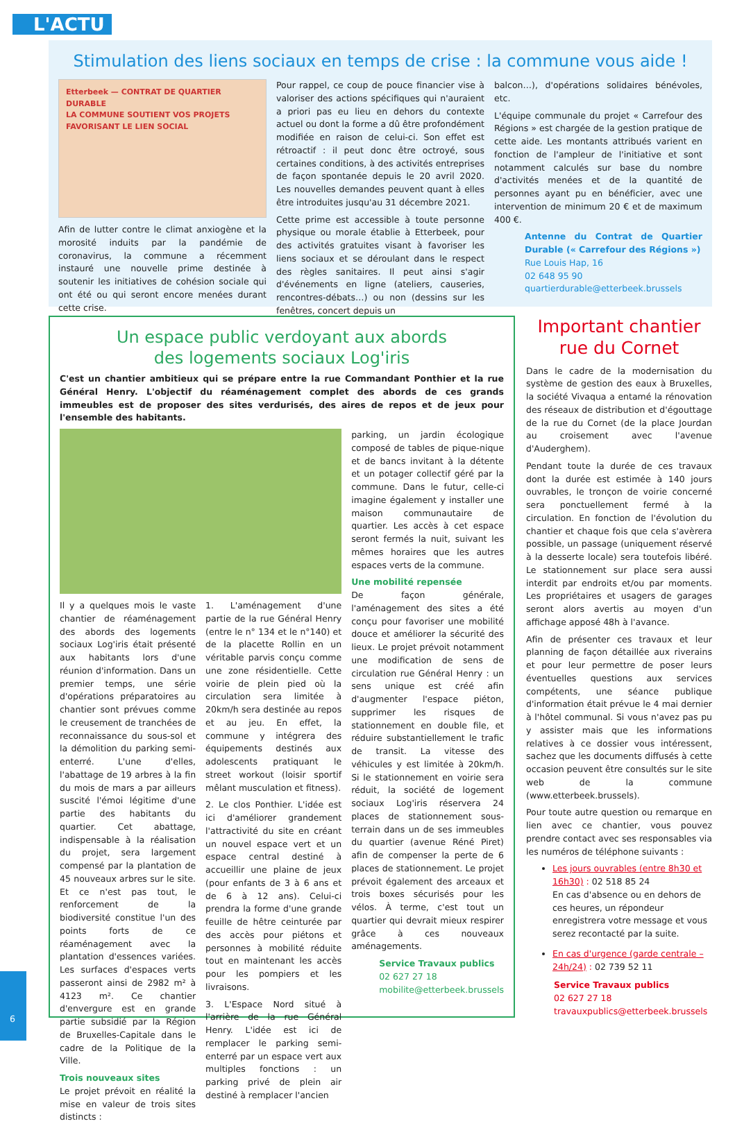L'ACTU
Stimulation des liens sociaux en temps de crise : la commune vous aide !
Etterbeek — CONTRAT DE QUARTIER DURABLE
LA COMMUNE SOUTIENT VOS PROJETS FAVORISANT LE LIEN SOCIAL
Afin de lutter contre le climat anxiogène et la morosité induits par la pandémie de coronavirus, la commune a récemment instauré une nouvelle prime destinée à soutenir les initiatives de cohésion sociale qui ont été ou qui seront encore menées durant cette crise.
Pour rappel, ce coup de pouce financier vise à valoriser des actions spécifiques qui n'auraient a priori pas eu lieu en dehors du contexte actuel ou dont la forme a dû être profondément modifiée en raison de celui-ci. Son effet est rétroactif : il peut donc être octroyé, sous certaines conditions, à des activités entreprises de façon spontanée depuis le 20 avril 2020. Les nouvelles demandes peuvent quant à elles être introduites jusqu'au 31 décembre 2021.
Cette prime est accessible à toute personne physique ou morale établie à Etterbeek, pour des activités gratuites visant à favoriser les liens sociaux et se déroulant dans le respect des règles sanitaires. Il peut ainsi s'agir d'événements en ligne (ateliers, causeries, rencontres-débats…) ou non (dessins sur les fenêtres, concert depuis un
balcon…), d'opérations solidaires bénévoles, etc.
L'équipe communale du projet « Carrefour des Régions » est chargée de la gestion pratique de cette aide. Les montants attribués varient en fonction de l'ampleur de l'initiative et sont notamment calculés sur base du nombre d'activités menées et de la quantité de personnes ayant pu en bénéficier, avec une intervention de minimum 20 € et de maximum 400 €.
Antenne du Contrat de Quartier Durable (« Carrefour des Régions »)
Rue Louis Hap, 16
02 648 95 90
quartierdurable@etterbeek.brussels
Un espace public verdoyant aux abords
des logements sociaux Log'iris
C'est un chantier ambitieux qui se prépare entre la rue Commandant Ponthier et la rue Général Henry. L'objectif du réaménagement complet des abords de ces grands immeubles est de proposer des sites verdurisés, des aires de repos et de jeux pour l'ensemble des habitants.
Il y a quelques mois le vaste chantier de réaménagement des abords des logements sociaux Log'iris était présenté aux habitants lors d'une réunion d'information. Dans un premier temps, une série d'opérations préparatoires au chantier sont prévues comme le creusement de tranchées de reconnaissance du sous-sol et la démolition du parking semi-enterré. L'une d'elles, l'abattage de 19 arbres à la fin du mois de mars a par ailleurs suscité l'émoi légitime d'une partie des habitants du quartier. Cet abattage, indispensable à la réalisation du projet, sera largement compensé par la plantation de 45 nouveaux arbres sur le site. Et ce n'est pas tout, le renforcement de la biodiversité constitue l'un des points forts de ce réaménagement avec la plantation d'essences variées. Les surfaces d'espaces verts passeront ainsi de 2982 m² à 4123 m². Ce chantier d'envergure est en grande partie subsidié par la Région de Bruxelles-Capitale dans le cadre de la Politique de la Ville.
Trois nouveaux sites
Le projet prévoit en réalité la mise en valeur de trois sites distincts :
1. L'aménagement d'une partie de la rue Général Henry (entre le n° 134 et le n°140) et de la placette Rollin en un véritable parvis conçu comme une zone résidentielle. Cette voirie de plein pied où la circulation sera limitée à 20km/h sera destinée au repos et au jeu. En effet, la commune y intégrera des équipements destinés aux adolescents pratiquant le street workout (loisir sportif mêlant musculation et fitness).
2. Le clos Ponthier. L'idée est ici d'améliorer grandement l'attractivité du site en créant un nouvel espace vert et un espace central destiné à accueillir une plaine de jeux (pour enfants de 3 à 6 ans et de 6 à 12 ans). Celui-ci prendra la forme d'une grande feuille de hêtre ceinturée par des accès pour piétons et personnes à mobilité réduite tout en maintenant les accès pour les pompiers et les livraisons.
3. L'Espace Nord situé à l'arrière de la rue Général Henry. L'idée est ici de remplacer le parking semi-enterré par un espace vert aux multiples fonctions : un parking privé de plein air destiné à remplacer l'ancien
parking, un jardin écologique composé de tables de pique-nique et de bancs invitant à la détente et un potager collectif géré par la commune. Dans le futur, celle-ci imagine également y installer une maison communautaire de quartier. Les accès à cet espace seront fermés la nuit, suivant les mêmes horaires que les autres espaces verts de la commune.
Une mobilité repensée
De façon générale, l'aménagement des sites a été conçu pour favoriser une mobilité douce et améliorer la sécurité des lieux. Le projet prévoit notamment une modification de sens de circulation rue Général Henry : un sens unique est créé afin d'augmenter l'espace piéton, supprimer les risques de stationnement en double file, et réduire substantiellement le trafic de transit. La vitesse des véhicules y est limitée à 20km/h. Si le stationnement en voirie sera réduit, la société de logement sociaux Log'iris réservera 24 places de stationnement sous-terrain dans un de ses immeubles du quartier (avenue Réné Piret) afin de compenser la perte de 6 places de stationnement. Le projet prévoit également des arceaux et trois boxes sécurisés pour les vélos. À terme, c'est tout un quartier qui devrait mieux respirer grâce à ces nouveaux aménagements.
Service Travaux publics
02 627 27 18
mobilite@etterbeek.brussels
Important chantier
rue du Cornet
Dans le cadre de la modernisation du système de gestion des eaux à Bruxelles, la société Vivaqua a entamé la rénovation des réseaux de distribution et d'égouttage de la rue du Cornet (de la place Jourdan au croisement avec l'avenue d'Auderghem).
Pendant toute la durée de ces travaux dont la durée est estimée à 140 jours ouvrables, le tronçon de voirie concerné sera ponctuellement fermé à la circulation. En fonction de l'évolution du chantier et chaque fois que cela s'avèrera possible, un passage (uniquement réservé à la desserte locale) sera toutefois libéré. Le stationnement sur place sera aussi interdit par endroits et/ou par moments. Les propriétaires et usagers de garages seront alors avertis au moyen d'un affichage apposé 48h à l'avance.
Afin de présenter ces travaux et leur planning de façon détaillée aux riverains et pour leur permettre de poser leurs éventuelles questions aux services compétents, une séance publique d'information était prévue le 4 mai dernier à l'hôtel communal. Si vous n'avez pas pu y assister mais que les informations relatives à ce dossier vous intéressent, sachez que les documents diffusés à cette occasion peuvent être consultés sur le site web de la commune (www.etterbeek.brussels).
Pour toute autre question ou remarque en lien avec ce chantier, vous pouvez prendre contact avec ses responsables via les numéros de téléphone suivants :
Les jours ouvrables (entre 8h30 et 16h30) : 02 518 85 24
En cas d'absence ou en dehors de ces heures, un répondeur enregistrera votre message et vous serez recontacté par la suite.
En cas d'urgence (garde centrale – 24h/24) : 02 739 52 11
Service Travaux publics
02 627 27 18
travauxpublics@etterbeek.brussels
6